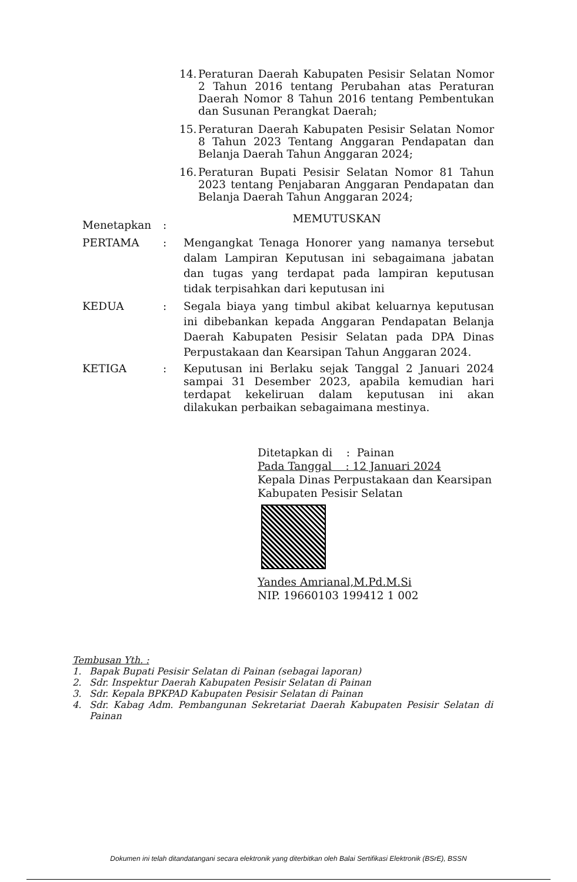14. Peraturan Daerah Kabupaten Pesisir Selatan Nomor 2 Tahun 2016 tentang Perubahan atas Peraturan Daerah Nomor 8 Tahun 2016 tentang Pembentukan dan Susunan Perangkat Daerah;
15. Peraturan Daerah Kabupaten Pesisir Selatan Nomor 8 Tahun 2023 Tentang Anggaran Pendapatan dan Belanja Daerah Tahun Anggaran 2024;
16. Peraturan Bupati Pesisir Selatan Nomor 81 Tahun 2023 tentang Penjabaran Anggaran Pendapatan dan Belanja Daerah Tahun Anggaran 2024;
MEMUTUSKAN
Menetapkan:
PERTAMA: Mengangkat Tenaga Honorer yang namanya tersebut dalam Lampiran Keputusan ini sebagaimana jabatan dan tugas yang terdapat pada lampiran keputusan tidak terpisahkan dari keputusan ini
KEDUA: Segala biaya yang timbul akibat keluarnya keputusan ini dibebankan kepada Anggaran Pendapatan Belanja Daerah Kabupaten Pesisir Selatan pada DPA Dinas Perpustakaan dan Kearsipan Tahun Anggaran 2024.
KETIGA: Keputusan ini Berlaku sejak Tanggal 2 Januari 2024 sampai 31 Desember 2023, apabila kemudian hari terdapat kekeliruan dalam keputusan ini akan dilakukan perbaikan sebagaimana mestinya.
Ditetapkan di : Painan
Pada Tanggal : 12 Januari 2024
Kepala Dinas Perpustakaan dan Kearsipan
Kabupaten Pesisir Selatan
Yandes Amrianal,M.Pd.M.Si
NIP. 19660103 199412 1 002
Tembusan Yth. :
1. Bapak Bupati Pesisir Selatan di Painan (sebagai laporan)
2. Sdr. Inspektur Daerah Kabupaten Pesisir Selatan di Painan
3. Sdr. Kepala BPKPAD Kabupaten Pesisir Selatan di Painan
4. Sdr. Kabag Adm. Pembangunan Sekretariat Daerah Kabupaten Pesisir Selatan di Painan
Dokumen ini telah ditandatangani secara elektronik yang diterbitkan oleh Balai Sertifikasi Elektronik (BSrE), BSSN